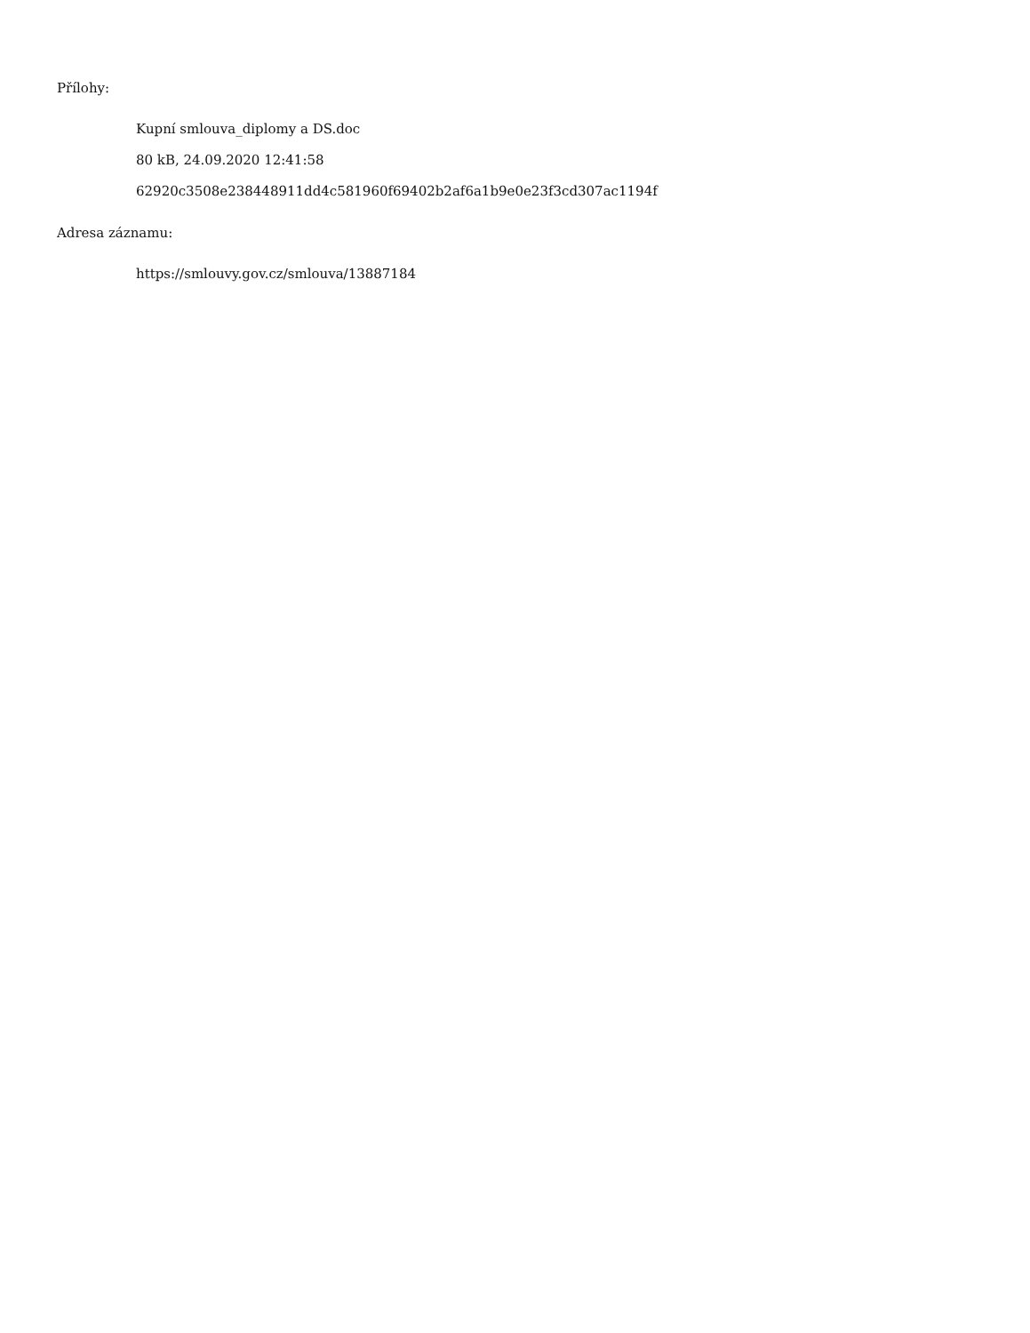Přílohy:
Kupní smlouva_diplomy a DS.doc
80 kB, 24.09.2020 12:41:58
62920c3508e238448911dd4c581960f69402b2af6a1b9e0e23f3cd307ac1194f
Adresa záznamu:
https://smlouvy.gov.cz/smlouva/13887184